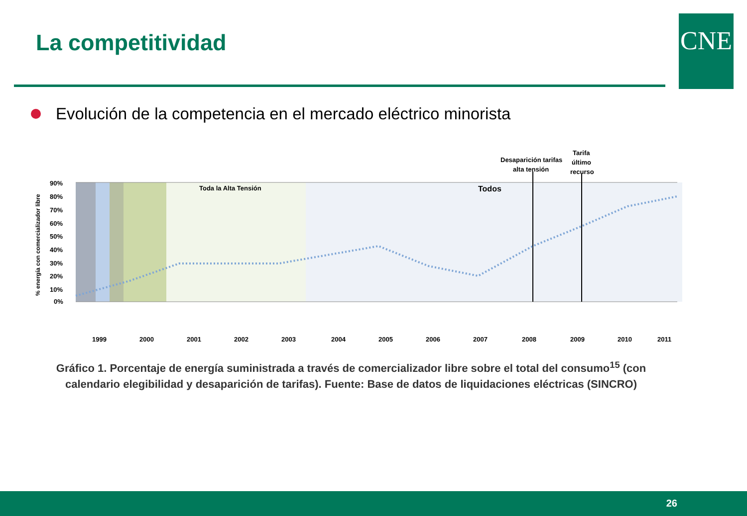La competitividad CNE
Evolución de la competencia en el mercado eléctrico minorista
90%
80%
70%
60%
50%
40%
30%
20%
10%
0%
Toda la Alta Tensión
Todos
Desaparición tarifas
alta tensión
Tarifa
último
recurso
1999
2000
2001
2002
2003
2004
2005
2006
2007
2008
2009
2010
2011
% energía con comercializador libre
Gráfico 1. Porcentaje de energía suministrada a través de comercializador libre sobre el total del consumo<sup>15</sup> (con calendario elegibilidad y desaparición de tarifas). Fuente: Base de datos de liquidaciones eléctricas (SINCRO)
26